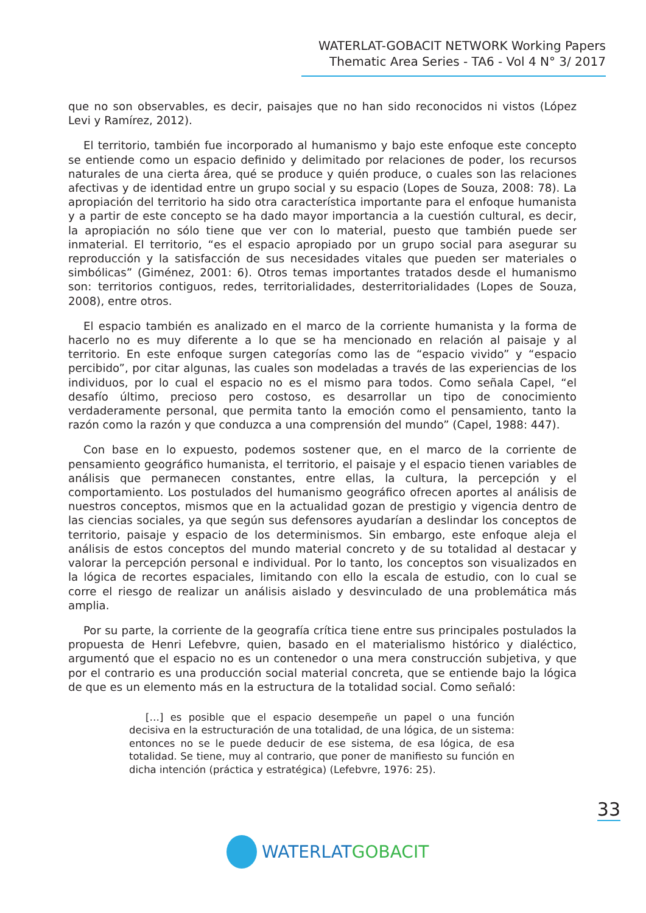WATERLAT-GOBACIT NETWORK Working Papers
Thematic Area Series - TA6 - Vol 4 N° 3/ 2017
que no son observables, es decir, paisajes que no han sido reconocidos ni vistos (López Levi y Ramírez, 2012).
El territorio, también fue incorporado al humanismo y bajo este enfoque este concepto se entiende como un espacio definido y delimitado por relaciones de poder, los recursos naturales de una cierta área, qué se produce y quién produce, o cuales son las relaciones afectivas y de identidad entre un grupo social y su espacio (Lopes de Souza, 2008: 78). La apropiación del territorio ha sido otra característica importante para el enfoque humanista y a partir de este concepto se ha dado mayor importancia a la cuestión cultural, es decir, la apropiación no sólo tiene que ver con lo material, puesto que también puede ser inmaterial. El territorio, “es el espacio apropiado por un grupo social para asegurar su reproducción y la satisfacción de sus necesidades vitales que pueden ser materiales o simbólicas” (Giménez, 2001: 6). Otros temas importantes tratados desde el humanismo son: territorios contiguos, redes, territorialidades, desterritorialidades (Lopes de Souza, 2008), entre otros.
El espacio también es analizado en el marco de la corriente humanista y la forma de hacerlo no es muy diferente a lo que se ha mencionado en relación al paisaje y al territorio. En este enfoque surgen categorías como las de “espacio vivido” y “espacio percibido”, por citar algunas, las cuales son modeladas a través de las experiencias de los individuos, por lo cual el espacio no es el mismo para todos. Como señala Capel, “el desafío último, precioso pero costoso, es desarrollar un tipo de conocimiento verdaderamente personal, que permita tanto la emoción como el pensamiento, tanto la razón como la razón y que conduzca a una comprensión del mundo” (Capel, 1988: 447).
Con base en lo expuesto, podemos sostener que, en el marco de la corriente de pensamiento geográfico humanista, el territorio, el paisaje y el espacio tienen variables de análisis que permanecen constantes, entre ellas, la cultura, la percepción y el comportamiento. Los postulados del humanismo geográfico ofrecen aportes al análisis de nuestros conceptos, mismos que en la actualidad gozan de prestigio y vigencia dentro de las ciencias sociales, ya que según sus defensores ayudarían a deslindar los conceptos de territorio, paisaje y espacio de los determinismos. Sin embargo, este enfoque aleja el análisis de estos conceptos del mundo material concreto y de su totalidad al destacar y valorar la percepción personal e individual. Por lo tanto, los conceptos son visualizados en la lógica de recortes espaciales, limitando con ello la escala de estudio, con lo cual se corre el riesgo de realizar un análisis aislado y desvinculado de una problemática más amplia.
Por su parte, la corriente de la geografía crítica tiene entre sus principales postulados la propuesta de Henri Lefebvre, quien, basado en el materialismo histórico y dialéctico, argumentó que el espacio no es un contenedor o una mera construcción subjetiva, y que por el contrario es una producción social material concreta, que se entiende bajo la lógica de que es un elemento más en la estructura de la totalidad social. Como señaló:
[…] es posible que el espacio desempeñe un papel o una función decisiva en la estructuración de una totalidad, de una lógica, de un sistema: entonces no se le puede deducir de ese sistema, de esa lógica, de esa totalidad. Se tiene, muy al contrario, que poner de manifiesto su función en dicha intención (práctica y estratégica) (Lefebvre, 1976: 25).
33
WATERLAT GOBACIT